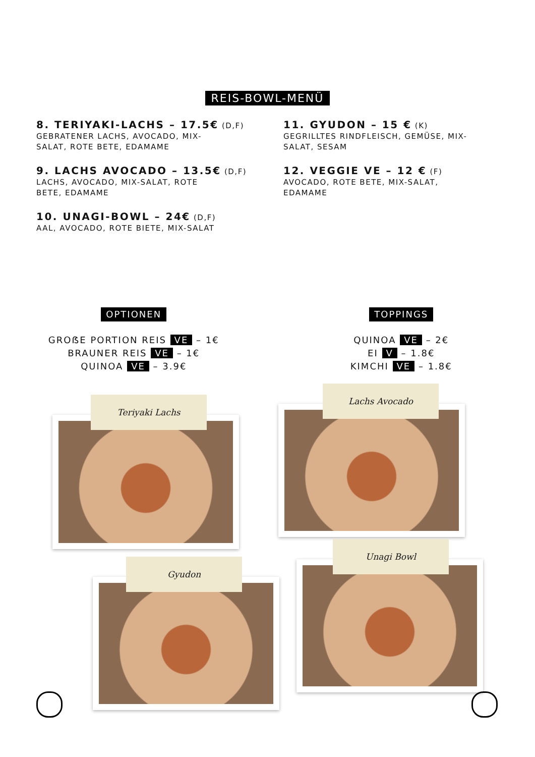REIS-BOWL-MENÜ
8. TERIYAKI-LACHS – 17.5€ (D,F)
GEBRATENER LACHS, AVOCADO, MIX-
SALAT, ROTE BETE, EDAMAME
9. LACHS AVOCADO – 13.5€ (D,F)
LACHS, AVOCADO, MIX-SALAT, ROTE
BETE, EDAMAME
10. UNAGI-BOWL – 24€ (D,F)
AAL, AVOCADO, ROTE BIETE, MIX-SALAT
11. GYUDON – 15 € (K)
GEGRILLTES RINDFLEISCH, GEMÜSE, MIX-
SALAT, SESAM
12. VEGGIE VE – 12 € (F)
AVOCADO, ROTE BETE, MIX-SALAT,
EDAMAME
OPTIONEN
GROẞE PORTION REIS VE – 1€
BRAUNER REIS VE – 1€
QUINOA VE – 3.9€
TOPPINGS
QUINOA VE – 2€
EI V – 1.8€
KIMCHI VE – 1.8€
Teriyaki Lachs
Lachs Avocado
Gyudon
Unagi Bowl